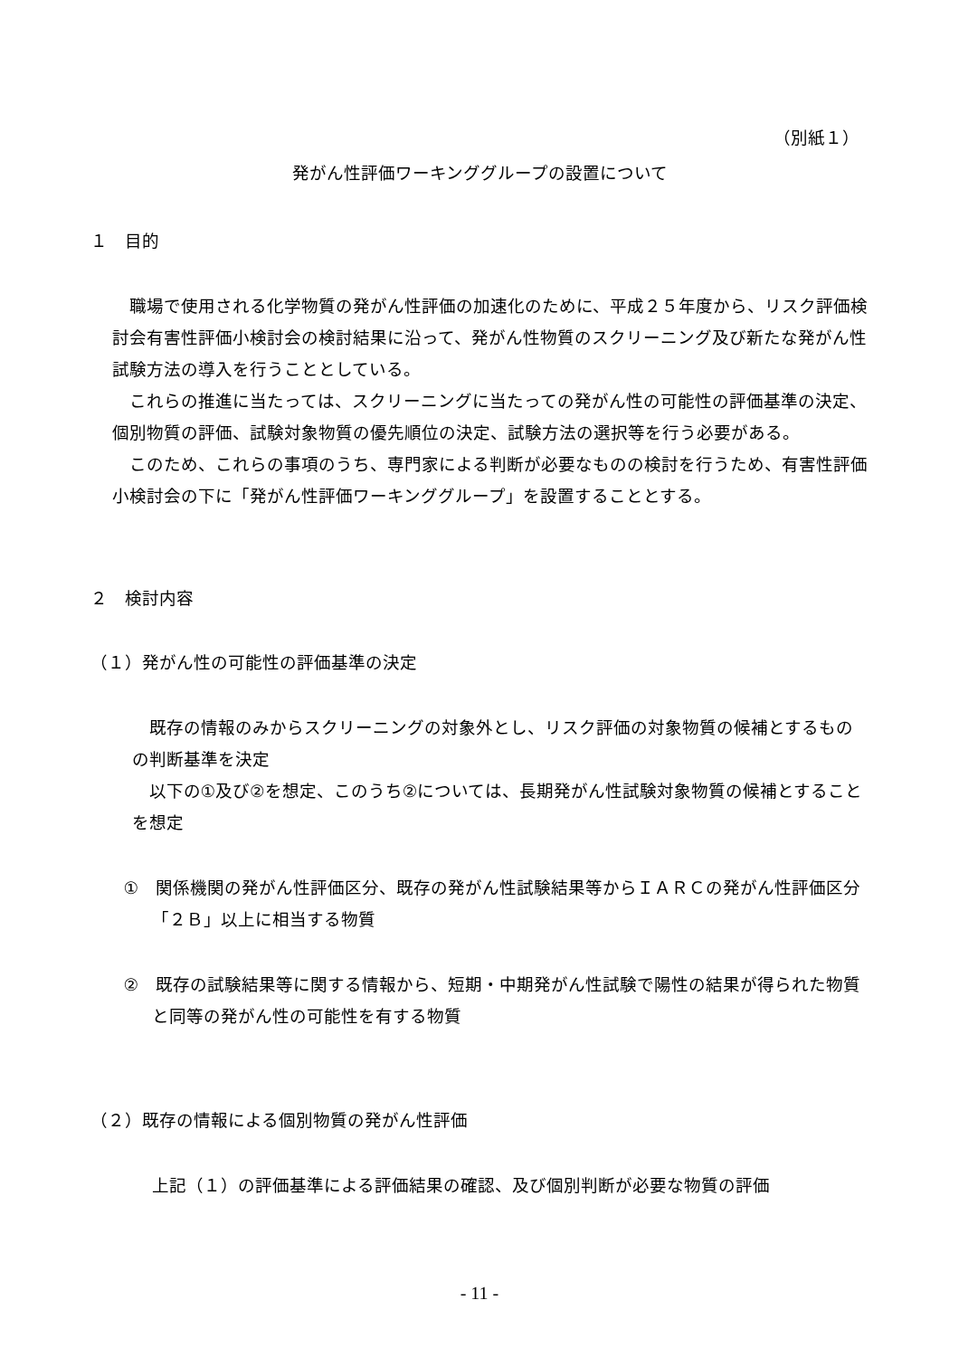（別紙１）
発がん性評価ワーキンググループの設置について
１　目的
職場で使用される化学物質の発がん性評価の加速化のために、平成２５年度から、リスク評価検討会有害性評価小検討会の検討結果に沿って、発がん性物質のスクリーニング及び新たな発がん性試験方法の導入を行うこととしている。
これらの推進に当たっては、スクリーニングに当たっての発がん性の可能性の評価基準の決定、個別物質の評価、試験対象物質の優先順位の決定、試験方法の選択等を行う必要がある。
このため、これらの事項のうち、専門家による判断が必要なものの検討を行うため、有害性評価小検討会の下に「発がん性評価ワーキンググループ」を設置することとする。
２　検討内容
（１）発がん性の可能性の評価基準の決定
既存の情報のみからスクリーニングの対象外とし、リスク評価の対象物質の候補とするものの判断基準を決定
以下の①及び②を想定、このうち②については、長期発がん性試験対象物質の候補とすることを想定
①　関係機関の発がん性評価区分、既存の発がん性試験結果等からＩＡＲＣの発がん性評価区分「２Ｂ」以上に相当する物質
②　既存の試験結果等に関する情報から、短期・中期発がん性試験で陽性の結果が得られた物質と同等の発がん性の可能性を有する物質
（２）既存の情報による個別物質の発がん性評価
上記（１）の評価基準による評価結果の確認、及び個別判断が必要な物質の評価
- 11 -